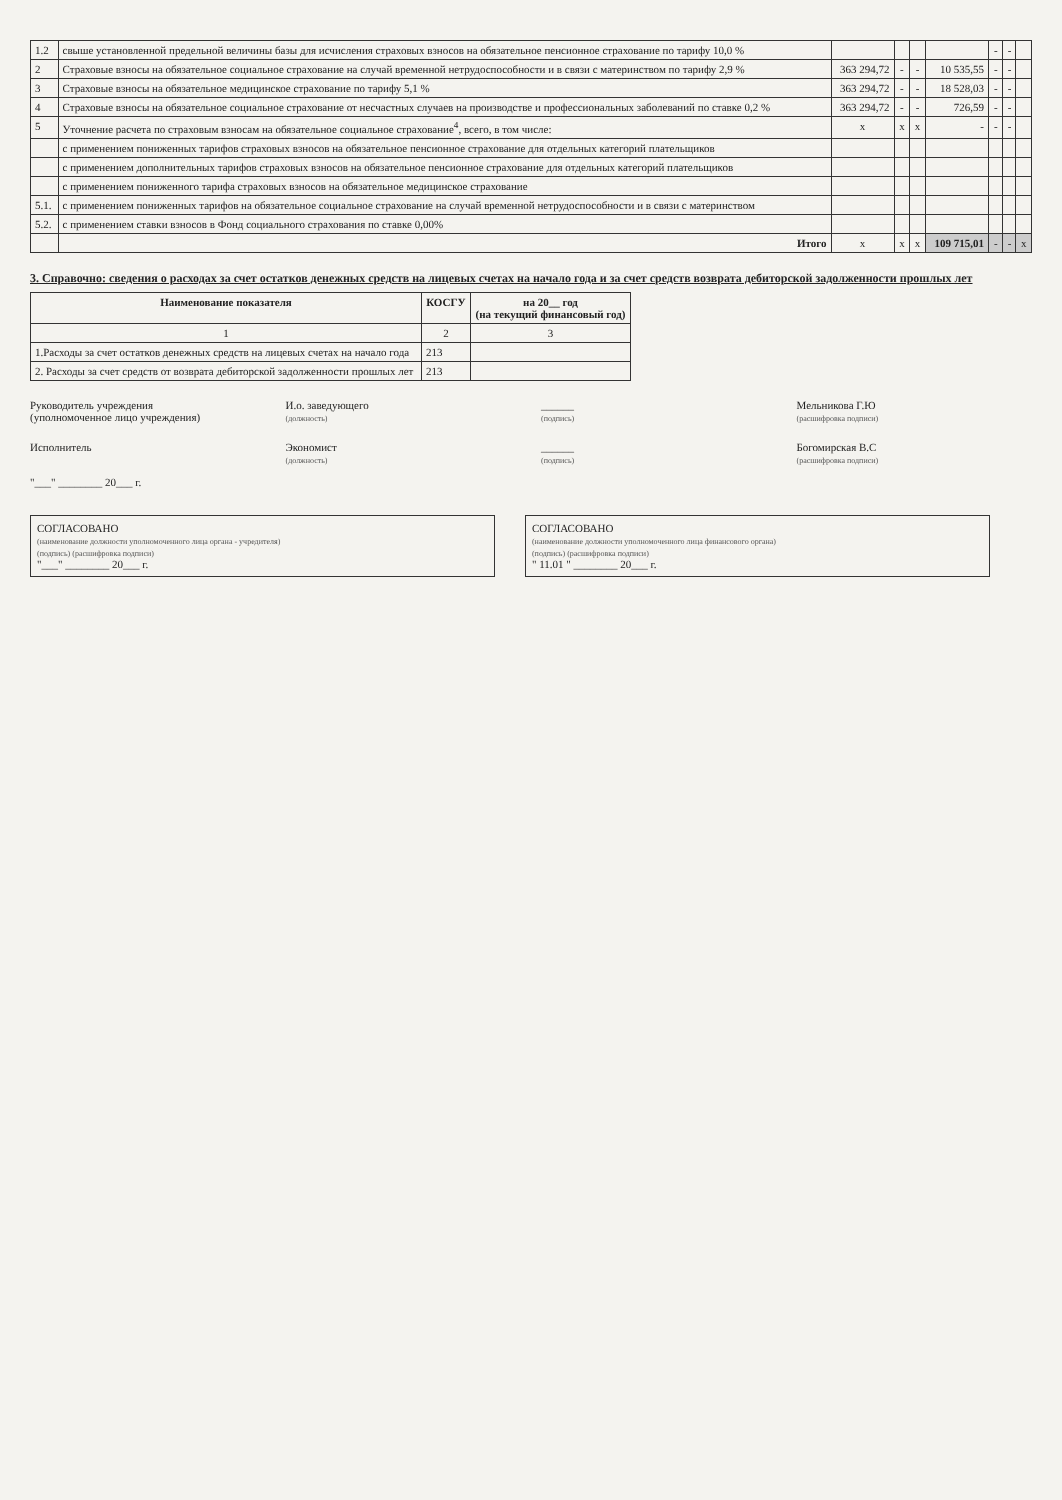| 1.2 | свыше установленной предельной величины базы для исчисления страховых взносов на обязательное пенсионное страхование по тарифу 10,0 % | | | | | - | - | |
| 2 | Страховые взносы на обязательное социальное страхование на случай временной нетрудоспособности и в связи с материнством по тарифу 2,9 % | 363 294,72 | - | - | 10 535,55 | - | - | |
| 3 | Страховые взносы на обязательное медицинское страхование по тарифу 5,1 % | 363 294,72 | - | - | 18 528,03 | - | - | |
| 4 | Страховые взносы на обязательное социальное страхование от несчастных случаев на производстве и профессиональных заболеваний по ставке 0,2 % | 363 294,72 | - | - | 726,59 | - | - | |
| 5 | Уточнение расчета по страховым взносам на обязательное социальное страхование<sup>4</sup>, всего, в том числе: | x | x | x | - | - | - | |
| | с применением пониженных тарифов страховых взносов на обязательное пенсионное страхование для отдельных категорий плательщиков | | | | | | | |
| | с применением дополнительных тарифов страховых взносов на обязательное пенсионное страхование для отдельных категорий плательщиков | | | | | | | |
| | с применением пониженного тарифа страховых взносов на обязательное медицинское страхование | | | | | | | |
| 5.1. | с применением пониженных тарифов на обязательное социальное страхование на случай временной нетрудоспособности и в связи с материнством | | | | | | | |
| 5.2. | с применением ставки взносов в Фонд социального страхования по ставке 0,00% | | | | | | | |
| | Итого | x | x | x | 109 715,01 | - | - | x |
3. Справочно: сведения о расходах за счет остатков денежных средств на лицевых счетах на начало года и за счет средств возврата дебиторской задолженности прошлых лет
| Наименование показателя | КОСГУ | на 20__ год (на текущий финансовый год) |
| --- | --- | --- |
| 1 | 2 | 3 |
| 1.Расходы за счет остатков денежных средств на лицевых счетах на начало года | 213 | |
| 2. Расходы за счет средств от возврата дебиторской задолженности прошлых лет | 213 | |
Руководитель учреждения
(уполномоченное лицо учреждения)
И.о. заведующего
(должность)
______
(подпись)
Мельникова Г.Ю
(расшифровка подписи)
Исполнитель Экономист
(должность)
______
(подпись)
Богомирская В.С
(расшифровка подписи)
"___" ________ 20___ г.
СОГЛАСОВАНО
(наименование должности уполномоченного лица органа - учредителя)
(подпись) (расшифровка подписи)
"___" ________ 20___ г.
СОГЛАСОВАНО
(наименование должности уполномоченного лица финансового органа)
(подпись) (расшифровка подписи)
" 11.01 " ________ 20___ г.